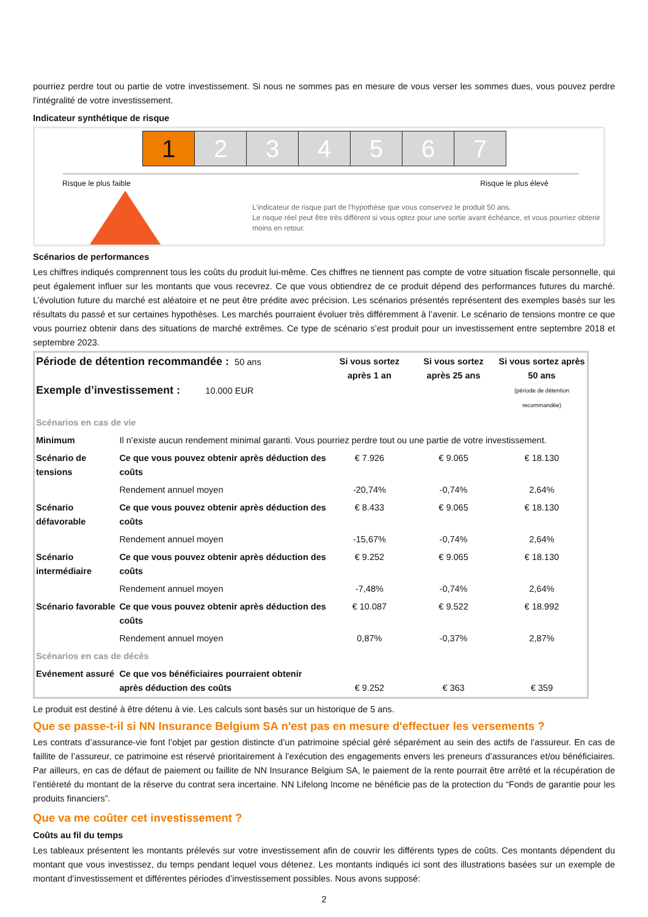pourriez perdre tout ou partie de votre investissement. Si nous ne sommes pas en mesure de vous verser les sommes dues, vous pouvez perdre l'intégralité de votre investissement.
Indicateur synthétique de risque
1 2 3 4 5 6 7
Risque le plus faible Risque le plus élevé
L’indicateur de risque part de l’hypothèse que vous conservez le produit 50 ans.
Le risque réel peut être très différent si vous optez pour une sortie avant échéance, et vous pourriez obtenir moins en retour.
Scénarios de performances
Les chiffres indiqués comprennent tous les coûts du produit lui-même. Ces chiffres ne tiennent pas compte de votre situation fiscale personnelle, qui peut également influer sur les montants que vous recevrez. Ce que vous obtiendrez de ce produit dépend des performances futures du marché. L’évolution future du marché est aléatoire et ne peut être prédite avec précision. Les scénarios présentés représentent des exemples basés sur les résultats du passé et sur certaines hypothèses. Les marchés pourraient évoluer très différemment à l’avenir. Le scénario de tensions montre ce que vous pourriez obtenir dans des situations de marché extrêmes. Ce type de scénario s’est produit pour un investissement entre septembre 2018 et septembre 2023.
| Période de détention recommandée : 50 ans Exemple d’investissement : 10.000 EUR | | Si vous sortez après 1 an | Si vous sortez après 25 ans | Si vous sortez après 50 ans (période de détention recommandée) |
| --- | --- | --- | --- | --- |
| Scénarios en cas de vie | | | | |
| Minimum | Il n’existe aucun rendement minimal garanti. Vous pourriez perdre tout ou une partie de votre investissement. | | | |
| Scénario de tensions | Ce que vous pouvez obtenir après déduction des coûts | € 7.926 | € 9.065 | € 18.130 |
| | Rendement annuel moyen | -20,74% | -0,74% | 2,64% |
| Scénario défavorable | Ce que vous pouvez obtenir après déduction des coûts | € 8.433 | € 9.065 | € 18.130 |
| | Rendement annuel moyen | -15,67% | -0,74% | 2,64% |
| Scénario intermédiaire | Ce que vous pouvez obtenir après déduction des coûts | € 9.252 | € 9.065 | € 18.130 |
| | Rendement annuel moyen | -7,48% | -0,74% | 2,64% |
| Scénario favorable | Ce que vous pouvez obtenir après déduction des coûts | € 10.087 | € 9.522 | € 18.992 |
| | Rendement annuel moyen | 0,87% | -0,37% | 2,87% |
| Scénarios en cas de décès | | | | |
| Evénement assuré | Ce que vos bénéficiaires pourraient obtenir après déduction des coûts | € 9.252 | € 363 | € 359 |
Le produit est destiné à être détenu à vie. Les calculs sont basés sur un historique de 5 ans.
Que se passe-t-il si NN Insurance Belgium SA n'est pas en mesure d'effectuer les versements ?
Les contrats d’assurance-vie font l’objet par gestion distincte d’un patrimoine spécial géré séparément au sein des actifs de l’assureur. En cas de faillite de l’assureur, ce patrimoine est réservé prioritairement à l’exécution des engagements envers les preneurs d’assurances et/ou bénéficiaires. Par ailleurs, en cas de défaut de paiement ou faillite de NN Insurance Belgium SA, le paiement de la rente pourrait être arrêté et la récupération de l’entièreté du montant de la réserve du contrat sera incertaine. NN Lifelong Income ne bénéficie pas de la protection du “Fonds de garantie pour les produits financiers”.
Que va me coûter cet investissement ?
Coûts au fil du temps
Les tableaux présentent les montants prélevés sur votre investissement afin de couvrir les différents types de coûts. Ces montants dépendent du montant que vous investissez, du temps pendant lequel vous détenez. Les montants indiqués ici sont des illustrations basées sur un exemple de montant d’investissement et différentes périodes d’investissement possibles. Nous avons supposé:
2